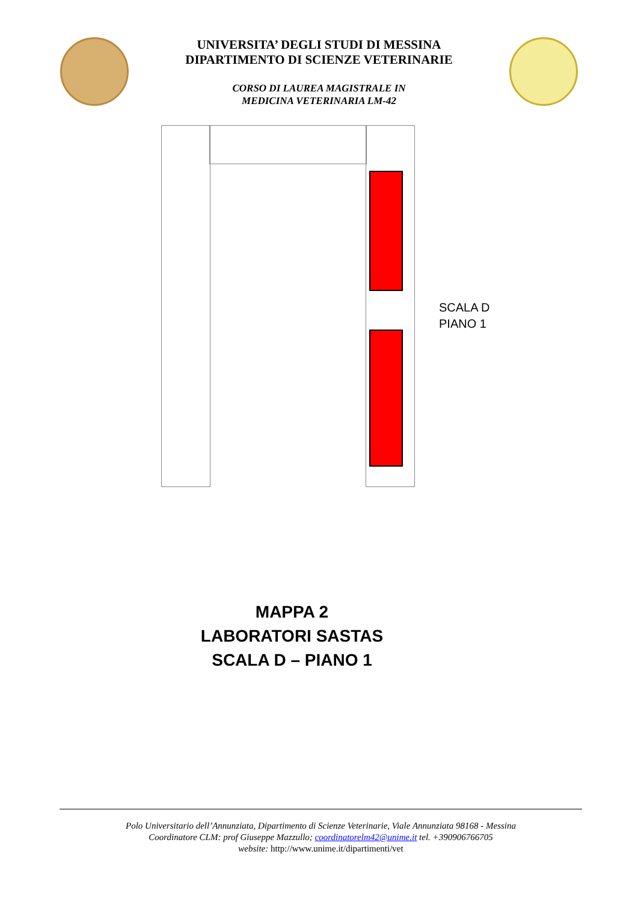UNIVERSITA’ DEGLI STUDI DI MESSINA
DIPARTIMENTO DI SCIENZE VETERINARIE
CORSO DI LAUREA MAGISTRALE IN
MEDICINA VETERINARIA LM-42
SCALA D
PIANO 1
MAPPA 2
LABORATORI SASTAS
SCALA D – PIANO 1
Polo Universitario dell’Annunziata, Dipartimento di Scienze Veterinarie, Viale Annunziata 98168 - Messina
Coordinatore CLM: prof Giuseppe Mazzullo; coordinatorelm42@unime.it tel. +390906766705
website: http://www.unime.it/dipartimenti/vet